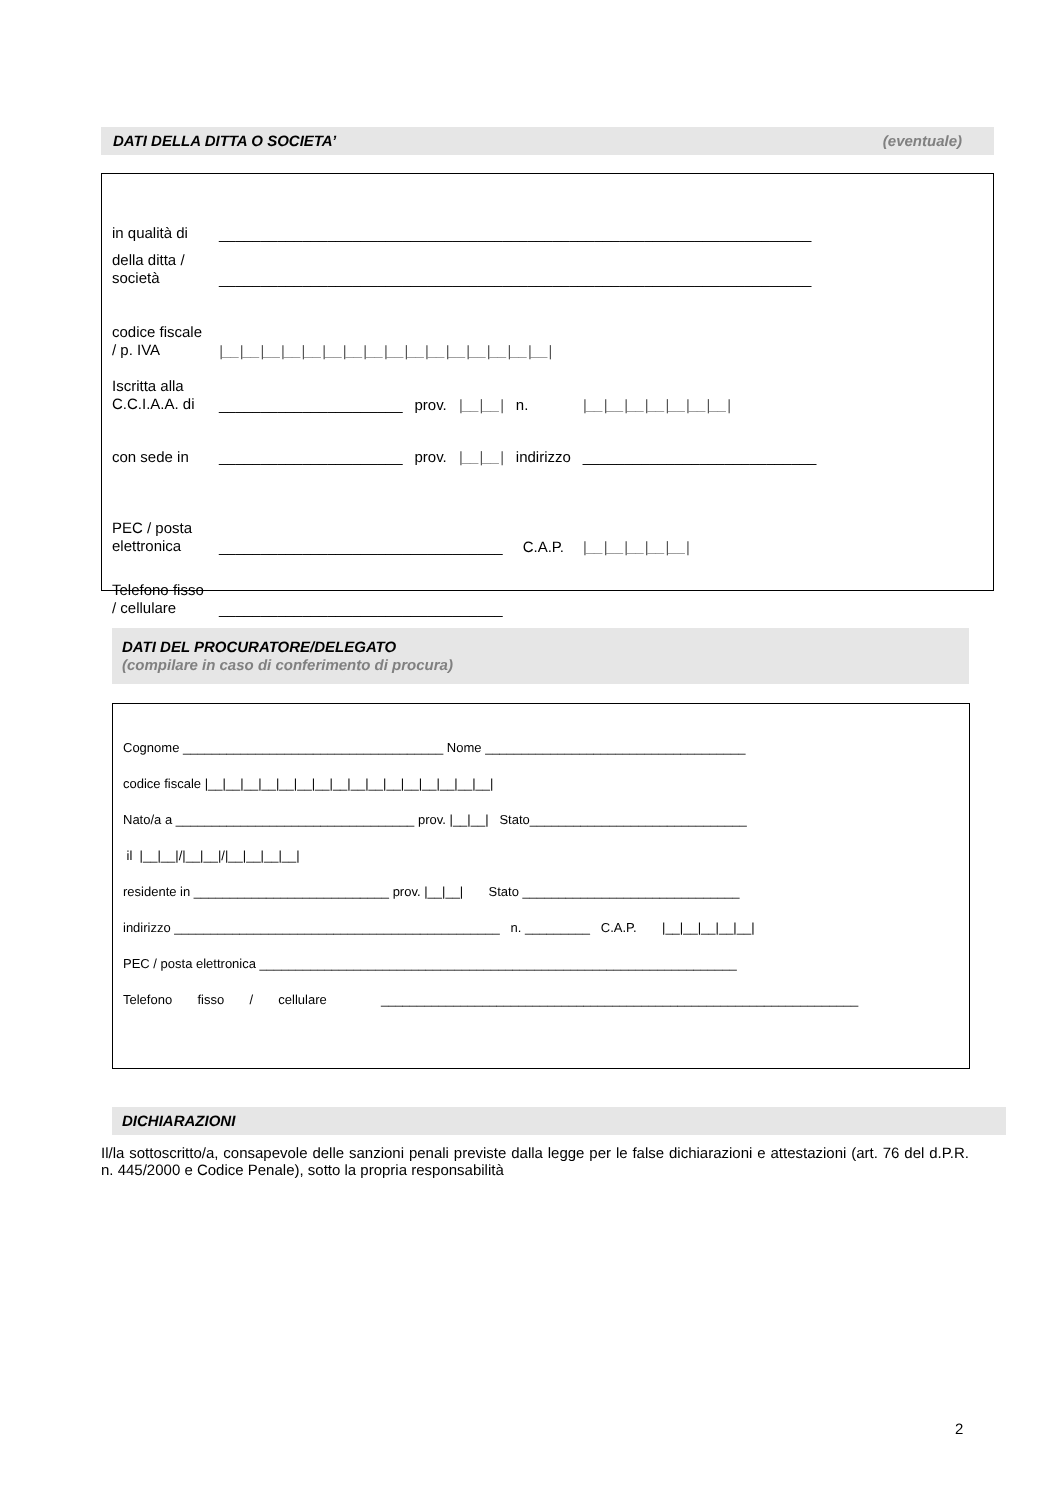DATI DELLA DITTA O SOCIETA’ (eventuale)
| in qualità di | _______________________________________________________________________ | | | | | |
| della ditta / società | _______________________________________________________________________ | | | | | |
| codice fiscale / p. IVA | /__/__/__/__/__/__/__/__/__/__/__/__/__/__/__/__/ | | | | | |
| Iscritta alla C.C.I.A.A. di | ______________________ | prov. | /__/__/ | n. | /__/__/__/__/__/__/__/ | |
| con sede in | ______________________ | prov. | /__/__/ | indirizzo | ____________________________ | |
| PEC / posta elettronica | __________________________________ | | | C.A.P. | | /__/__/__/__/__/ |
| Telefono fisso / cellulare | __________________________________ | | | | | |
DATI DEL PROCURATORE/DELEGATO
(compilare in caso di conferimento di procura)
Cognome ____________________________________ Nome ____________________________________
codice fiscale |__|__|__|__|__|__|__|__|__|__|__|__|__|__|__|__|
Nato/a a _________________________________ prov. |__|__| Stato______________________________
il |__|__|/|__|__|/|__|__|__|__|
residente in ___________________________ prov. |__|__| Stato ______________________________
indirizzo _____________________________________________ n. _________ C.A.P. |__|__|__|__|__|
PEC / posta elettronica __________________________________________________________________
Telefono fisso / cellulare __________________________________________________________________
DICHIARAZIONI
Il/la sottoscritto/a, consapevole delle sanzioni penali previste dalla legge per le false dichiarazioni e attestazioni (art. 76 del d.P.R. n. 445/2000 e Codice Penale), sotto la propria responsabilità
2